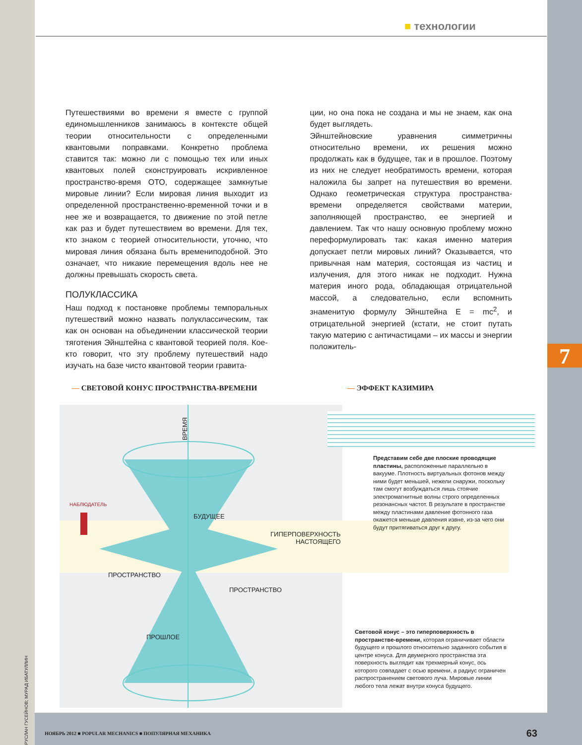■ технологии
Путешествиями во времени я вместе с группой единомышленников занимаюсь в контексте общей теории относительности с определенными квантовыми поправками. Конкретно проблема ставится так: можно ли с помощью тех или иных квантовых полей сконструировать искривленное пространство-время ОТО, содержащее замкнутые мировые линии? Если мировая линия выходит из определенной пространственно-временной точки и в нее же и возвращается, то движение по этой петле как раз и будет путешествием во времени. Для тех, кто знаком с теорией относительности, уточню, что мировая линия обязана быть времениподобной. Это означает, что никакие перемещения вдоль нее не должны превышать скорость света.
ПОЛУКЛАССИКА
Наш подход к постановке проблемы темпоральных путешествий можно назвать полуклассическим, так как он основан на объединении классической теории тяготения Эйнштейна с квантовой теорией поля. Кое-кто говорит, что эту проблему путешествий надо изучать на базе чисто квантовой теории гравита-
ции, но она пока не создана и мы не знаем, как она будет выглядеть.
Эйнштейновские уравнения симметричны относительно времени, их решения можно продолжать как в будущее, так и в прошлое. Поэтому из них не следует необратимость времени, которая наложила бы запрет на путешествия во времени. Однако геометрическая структура пространства-времени определяется свойствами материи, заполняющей пространство, ее энергией и давлением. Так что нашу основную проблему можно переформулировать так: какая именно материя допускает петли мировых линий? Оказывается, что привычная нам материя, состоящая из частиц и излучения, для этого никак не подходит. Нужна материя иного рода, обладающая отрицательной массой, а следовательно, если вспомнить знаменитую формулу Эйнштейна E = mc<sup>2</sup>, и отрицательной энергией (кстати, не стоит путать такую материю с античастицами – их массы и энергии положитель-
7
— СВЕТОВОЙ КОНУС ПРОСТРАНСТВА-ВРЕМЕНИ
— ЭФФЕКТ КАЗИМИРА
ВРЕМЯ
НАБЛЮДАТЕЛЬ
БУДУЩЕЕ
ГИПЕРПОВЕРХНОСТЬ
НАСТОЯЩЕГО
ПРОСТРАНСТВО
ПРОСТРАНСТВО
ПРОШЛОЕ
Представим себе две плоские проводящие пластины, расположенные параллельно в вакууме. Плотность виртуальных фотонов между ними будет меньшей, нежели снаружи, поскольку там смогут возбуждаться лишь стоячие электромагнитные волны строго определенных резонансных частот. В результате в пространстве между пластинами давление фотонного газа окажется меньше давления извне, из-за чего они будут притягиваться друг к другу.
Световой конус – это гиперповерхность в пространстве-времени, которая ограничивает области будущего и прошлого относительно заданного события в центре конуса. Для двумерного пространства эта поверхность выглядит как трехмерный конус, ось которого совпадает с осью времени, а радиус ограничен распространением светового луча. Мировые линии любого тела лежат внутри конуса будущего.
РУСЛАН ГУСЕЙНОВ; МУРАД ИБАТУЛЛИН
НОЯБРЬ 2012 ■ POPULAR MECHANICS ■ ПОПУЛЯРНАЯ МЕХАНИКА
63